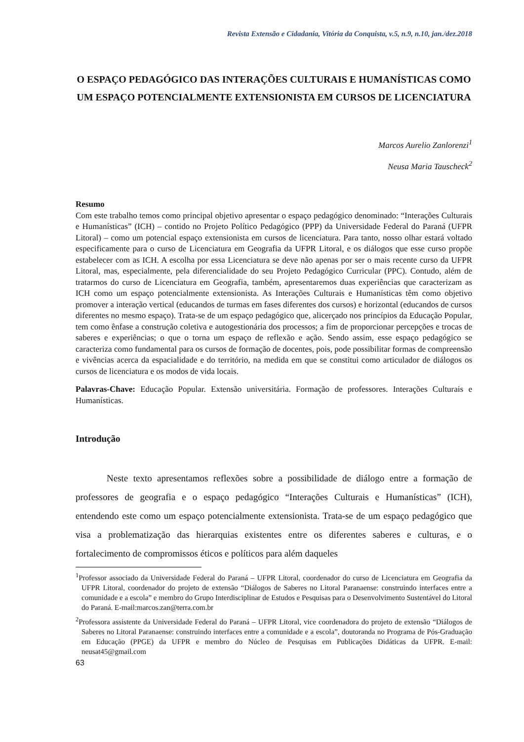Revista Extensão e Cidadania, Vitória da Conquista, v.5, n.9, n.10, jan./dez.2018
O ESPAÇO PEDAGÓGICO DAS INTERAÇÕES CULTURAIS E HUMANÍSTICAS COMO UM ESPAÇO POTENCIALMENTE EXTENSIONISTA EM CURSOS DE LICENCIATURA
Marcos Aurelio Zanlorenzi<sup>1</sup>
Neusa Maria Tauscheck<sup>2</sup>
Resumo
Com este trabalho temos como principal objetivo apresentar o espaço pedagógico denominado: “Interações Culturais e Humanísticas” (ICH) – contido no Projeto Político Pedagógico (PPP) da Universidade Federal do Paraná (UFPR Litoral) – como um potencial espaço extensionista em cursos de licenciatura. Para tanto, nosso olhar estará voltado especificamente para o curso de Licenciatura em Geografia da UFPR Litoral, e os diálogos que esse curso propõe estabelecer com as ICH. A escolha por essa Licenciatura se deve não apenas por ser o mais recente curso da UFPR Litoral, mas, especialmente, pela diferencialidade do seu Projeto Pedagógico Curricular (PPC). Contudo, além de tratarmos do curso de Licenciatura em Geografia, também, apresentaremos duas experiências que caracterizam as ICH como um espaço potencialmente extensionista. As Interações Culturais e Humanísticas têm como objetivo promover a interação vertical (educandos de turmas em fases diferentes dos cursos) e horizontal (educandos de cursos diferentes no mesmo espaço). Trata-se de um espaço pedagógico que, alicerçado nos princípios da Educação Popular, tem como ênfase a construção coletiva e autogestionária dos processos; a fim de proporcionar percepções e trocas de saberes e experiências; o que o torna um espaço de reflexão e ação. Sendo assim, esse espaço pedagógico se caracteriza como fundamental para os cursos de formação de docentes, pois, pode possibilitar formas de compreensão e vivências acerca da espacialidade e do território, na medida em que se constitui como articulador de diálogos os cursos de licenciatura e os modos de vida locais.
Palavras-Chave: Educação Popular. Extensão universitária. Formação de professores. Interações Culturais e Humanísticas.
Introdução
Neste texto apresentamos reflexões sobre a possibilidade de diálogo entre a formação de professores de geografia e o espaço pedagógico “Interações Culturais e Humanísticas” (ICH), entendendo este como um espaço potencialmente extensionista. Trata-se de um espaço pedagógico que visa a problematização das hierarquias existentes entre os diferentes saberes e culturas, e o fortalecimento de compromissos éticos e políticos para além daqueles
<sup>1</sup> Professor associado da Universidade Federal do Paraná – UFPR Litoral, coordenador do curso de Licenciatura em Geografia da UFPR Litoral, coordenador do projeto de extensão “Diálogos de Saberes no Litoral Paranaense: construindo interfaces entre a comunidade e a escola” e membro do Grupo Interdisciplinar de Estudos e Pesquisas para o Desenvolvimento Sustentável do Litoral do Paraná. E-mail:marcos.zan@terra.com.br
<sup>2</sup> Professora assistente da Universidade Federal do Paraná – UFPR Litoral, vice coordenadora do projeto de extensão “Diálogos de Saberes no Litoral Paranaense: construindo interfaces entre a comunidade e a escola”, doutoranda no Programa de Pós-Graduação em Educação (PPGE) da UFPR e membro do Núcleo de Pesquisas em Publicações Didáticas da UFPR. E-mail: neusat45@gmail.com
63